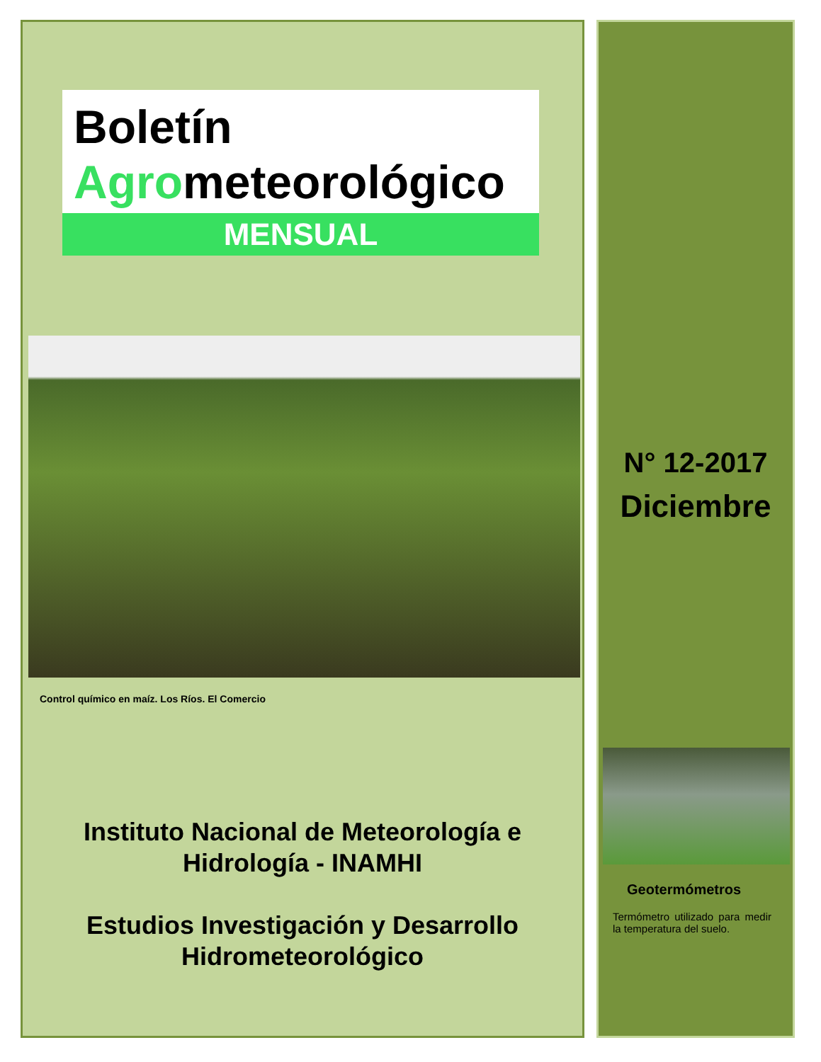Boletín
Agrometeorológico
MENSUAL
Control químico en maíz. Los Ríos. El Comercio
Instituto Nacional de Meteorología e
Hidrología - INAMHI
Estudios Investigación y Desarrollo
Hidrometeorológico
N° 12-2017
Diciembre
Geotermómetros
Termómetro utilizado para medir la temperatura del suelo.